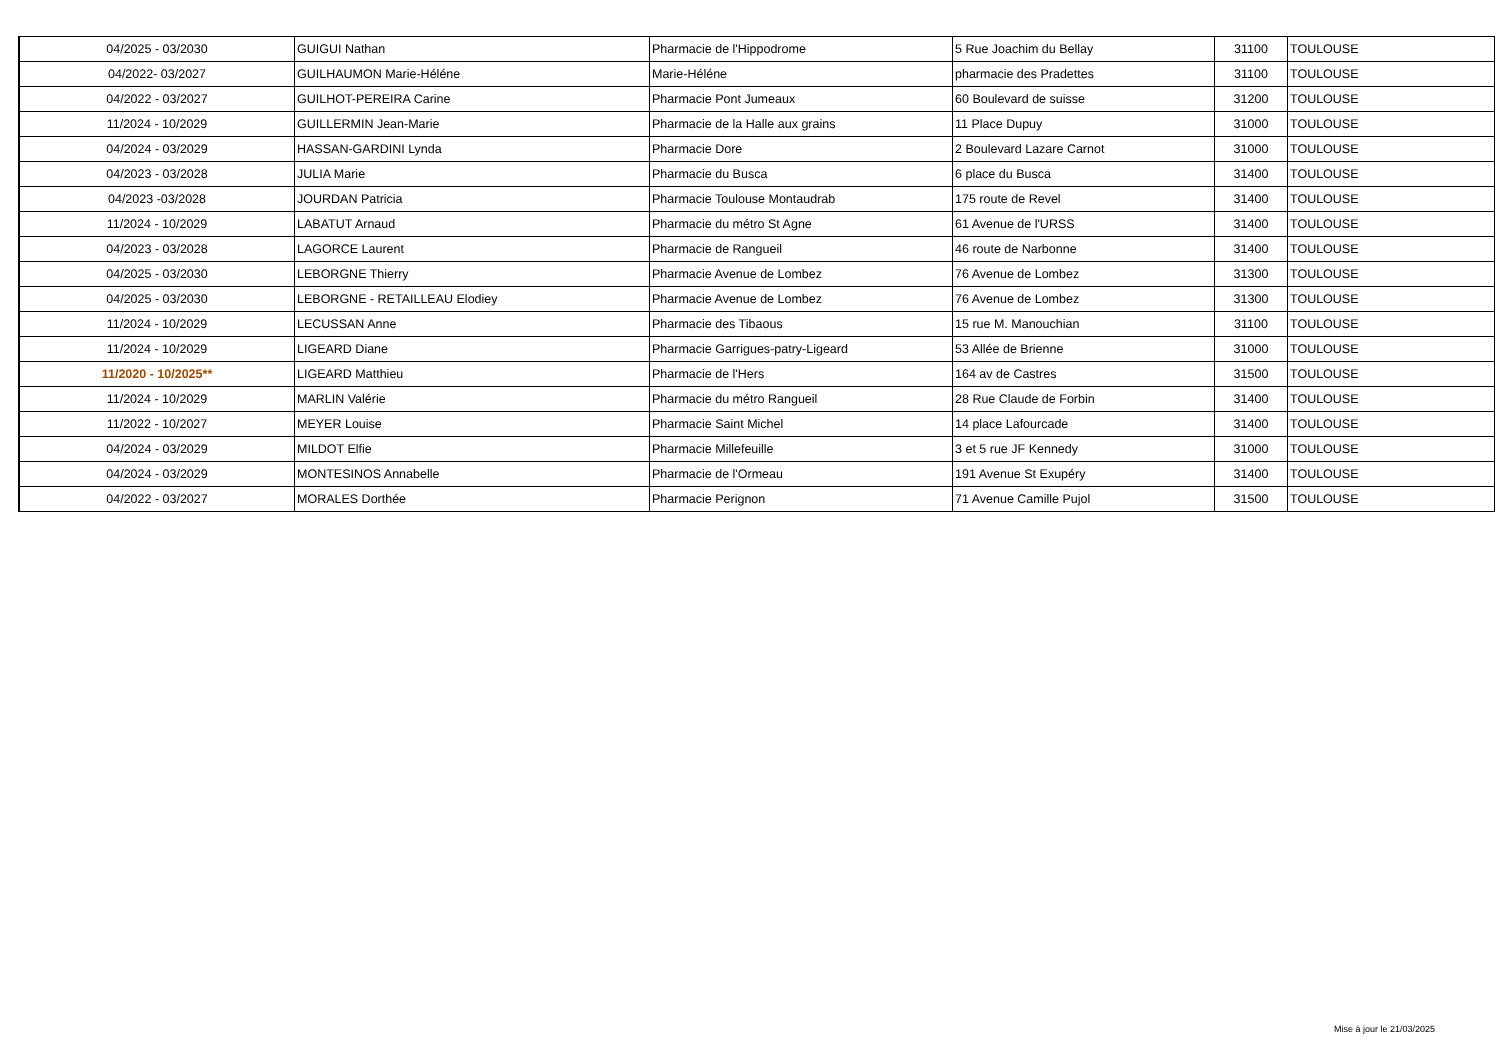| 04/2025 - 03/2030 | GUIGUI Nathan | Pharmacie de l'Hippodrome | 5 Rue Joachim du Bellay | 31100 | TOULOUSE |
| 04/2022- 03/2027 | GUILHAUMON Marie-Héléne | Marie-Héléne | pharmacie des Pradettes | 31100 | TOULOUSE |
| 04/2022 - 03/2027 | GUILHOT-PEREIRA Carine | Pharmacie Pont Jumeaux | 60 Boulevard de suisse | 31200 | TOULOUSE |
| 11/2024 - 10/2029 | GUILLERMIN Jean-Marie | Pharmacie de la Halle aux grains | 11 Place Dupuy | 31000 | TOULOUSE |
| 04/2024 - 03/2029 | HASSAN-GARDINI Lynda | Pharmacie Dore | 2 Boulevard Lazare Carnot | 31000 | TOULOUSE |
| 04/2023 - 03/2028 | JULIA Marie | Pharmacie du Busca | 6 place du Busca | 31400 | TOULOUSE |
| 04/2023 -03/2028 | JOURDAN Patricia | Pharmacie Toulouse Montaudrab | 175 route de Revel | 31400 | TOULOUSE |
| 11/2024 - 10/2029 | LABATUT Arnaud | Pharmacie du métro St Agne | 61 Avenue de l'URSS | 31400 | TOULOUSE |
| 04/2023 - 03/2028 | LAGORCE Laurent | Pharmacie de Rangueil | 46 route de Narbonne | 31400 | TOULOUSE |
| 04/2025 - 03/2030 | LEBORGNE Thierry | Pharmacie Avenue de Lombez | 76 Avenue de Lombez | 31300 | TOULOUSE |
| 04/2025 - 03/2030 | LEBORGNE - RETAILLEAU Elodiey | Pharmacie Avenue de Lombez | 76 Avenue de Lombez | 31300 | TOULOUSE |
| 11/2024 - 10/2029 | LECUSSAN Anne | Pharmacie des Tibaous | 15 rue M. Manouchian | 31100 | TOULOUSE |
| 11/2024 - 10/2029 | LIGEARD Diane | Pharmacie Garrigues-patry-Ligeard | 53 Allée de Brienne | 31000 | TOULOUSE |
| 11/2020 - 10/2025** | LIGEARD Matthieu | Pharmacie de l'Hers | 164 av de Castres | 31500 | TOULOUSE |
| 11/2024 - 10/2029 | MARLIN Valérie | Pharmacie du métro Rangueil | 28 Rue Claude de Forbin | 31400 | TOULOUSE |
| 11/2022 - 10/2027 | MEYER Louise | Pharmacie Saint Michel | 14 place Lafourcade | 31400 | TOULOUSE |
| 04/2024 - 03/2029 | MILDOT Elfie | Pharmacie Millefeuille | 3 et 5 rue JF Kennedy | 31000 | TOULOUSE |
| 04/2024 - 03/2029 | MONTESINOS Annabelle | Pharmacie de l'Ormeau | 191 Avenue St Exupéry | 31400 | TOULOUSE |
| 04/2022 - 03/2027 | MORALES Dorthée | Pharmacie Perignon | 71 Avenue Camille Pujol | 31500 | TOULOUSE |
Mise à jour le 21/03/2025